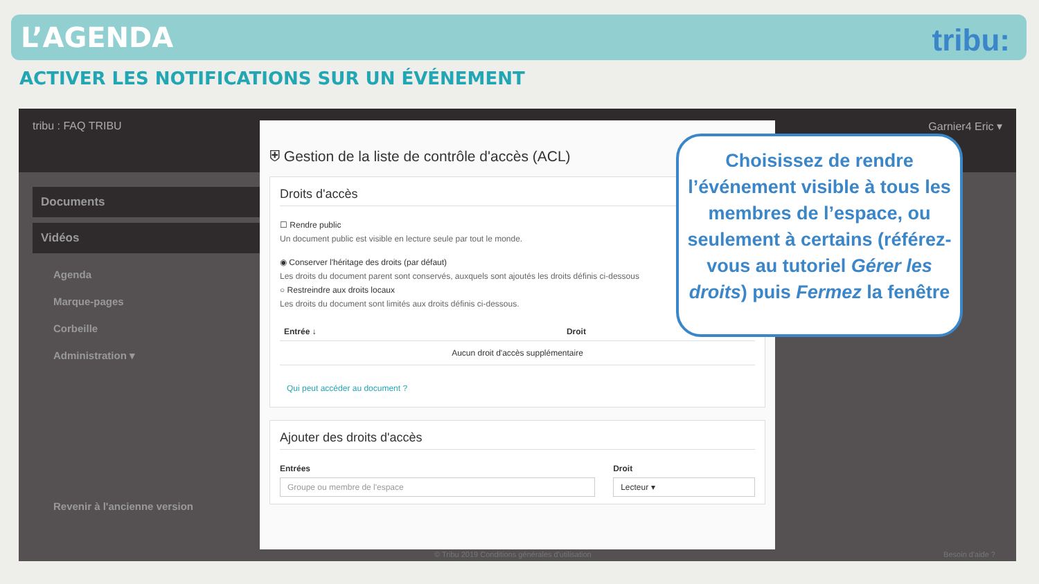L’AGENDA
tribu:
ACTIVER LES NOTIFICATIONS SUR UN ÉVÉNEMENT
tribu : FAQ TRIBU Garnier4 Eric ▾
Documents
Vidéos
Agenda
Marque-pages
Corbeille
Administration ▾
Revenir à l'ancienne version
⛨ Gestion de la liste de contrôle d'accès (ACL)
Droits d'accès
☐ Rendre public
Un document public est visible en lecture seule par tout le monde.
◉ Conserver l'héritage des droits (par défaut)
Les droits du document parent sont conservés, auxquels sont ajoutés les droits définis ci-dessous
○ Restreindre aux droits locaux
Les droits du document sont limités aux droits définis ci-dessous.
| Entrée ↓ | Droit |
| --- | --- |
| Aucun droit d'accès supplémentaire | |
Qui peut accéder au document ?
Ajouter des droits d'accès
Entrées
Groupe ou membre de l'espace
Droit
Lecteur ▾
© Tribu 2019 Conditions générales d'utilisation
Besoin d'aide ?
Choisissez de rendre l’événement visible à tous les membres de l’espace, ou seulement à certains (référez-vous au tutoriel Gérer les droits) puis Fermez la fenêtre